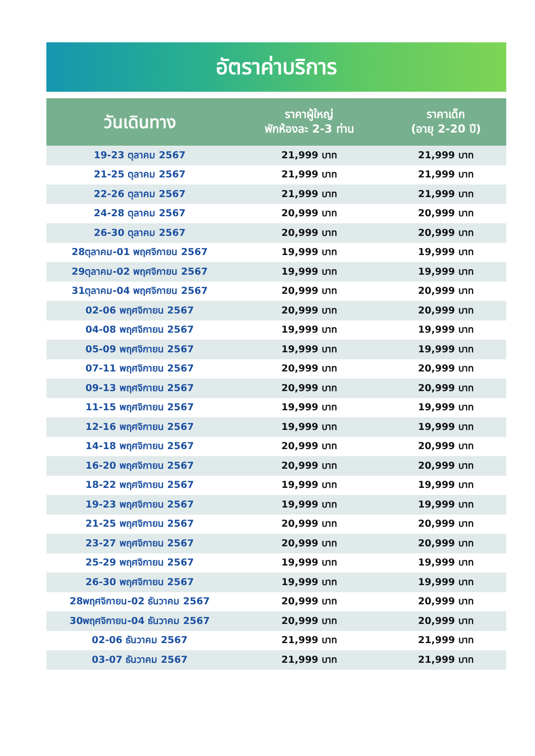อัตราค่าบริการ
| วันเดินทาง | ราคาผู้ใหญ่ พักห้องละ 2-3 ท่าน | ราคาเด็ก (อายุ 2-20 ปี) |
| --- | --- | --- |
| 19-23 ตุลาคม 2567 | 21,999 บาท | 21,999 บาท |
| 21-25 ตุลาคม 2567 | 21,999 บาท | 21,999 บาท |
| 22-26 ตุลาคม 2567 | 21,999 บาท | 21,999 บาท |
| 24-28 ตุลาคม 2567 | 20,999 บาท | 20,999 บาท |
| 26-30 ตุลาคม 2567 | 20,999 บาท | 20,999 บาท |
| 28ตุลาคม-01 พฤศจิกายน 2567 | 19,999 บาท | 19,999 บาท |
| 29ตุลาคม-02 พฤศจิกายน 2567 | 19,999 บาท | 19,999 บาท |
| 31ตุลาคม-04 พฤศจิกายน 2567 | 20,999 บาท | 20,999 บาท |
| 02-06 พฤศจิกายน 2567 | 20,999 บาท | 20,999 บาท |
| 04-08 พฤศจิกายน 2567 | 19,999 บาท | 19,999 บาท |
| 05-09 พฤศจิกายน 2567 | 19,999 บาท | 19,999 บาท |
| 07-11 พฤศจิกายน 2567 | 20,999 บาท | 20,999 บาท |
| 09-13 พฤศจิกายน 2567 | 20,999 บาท | 20,999 บาท |
| 11-15 พฤศจิกายน 2567 | 19,999 บาท | 19,999 บาท |
| 12-16 พฤศจิกายน 2567 | 19,999 บาท | 19,999 บาท |
| 14-18 พฤศจิกายน 2567 | 20,999 บาท | 20,999 บาท |
| 16-20 พฤศจิกายน 2567 | 20,999 บาท | 20,999 บาท |
| 18-22 พฤศจิกายน 2567 | 19,999 บาท | 19,999 บาท |
| 19-23 พฤศจิกายน 2567 | 19,999 บาท | 19,999 บาท |
| 21-25 พฤศจิกายน 2567 | 20,999 บาท | 20,999 บาท |
| 23-27 พฤศจิกายน 2567 | 20,999 บาท | 20,999 บาท |
| 25-29 พฤศจิกายน 2567 | 19,999 บาท | 19,999 บาท |
| 26-30 พฤศจิกายน 2567 | 19,999 บาท | 19,999 บาท |
| 28พฤศจิกายน-02 ธันวาคม 2567 | 20,999 บาท | 20,999 บาท |
| 30พฤศจิกายน-04 ธันวาคม 2567 | 20,999 บาท | 20,999 บาท |
| 02-06 ธันวาคม 2567 | 21,999 บาท | 21,999 บาท |
| 03-07 ธันวาคม 2567 | 21,999 บาท | 21,999 บาท |